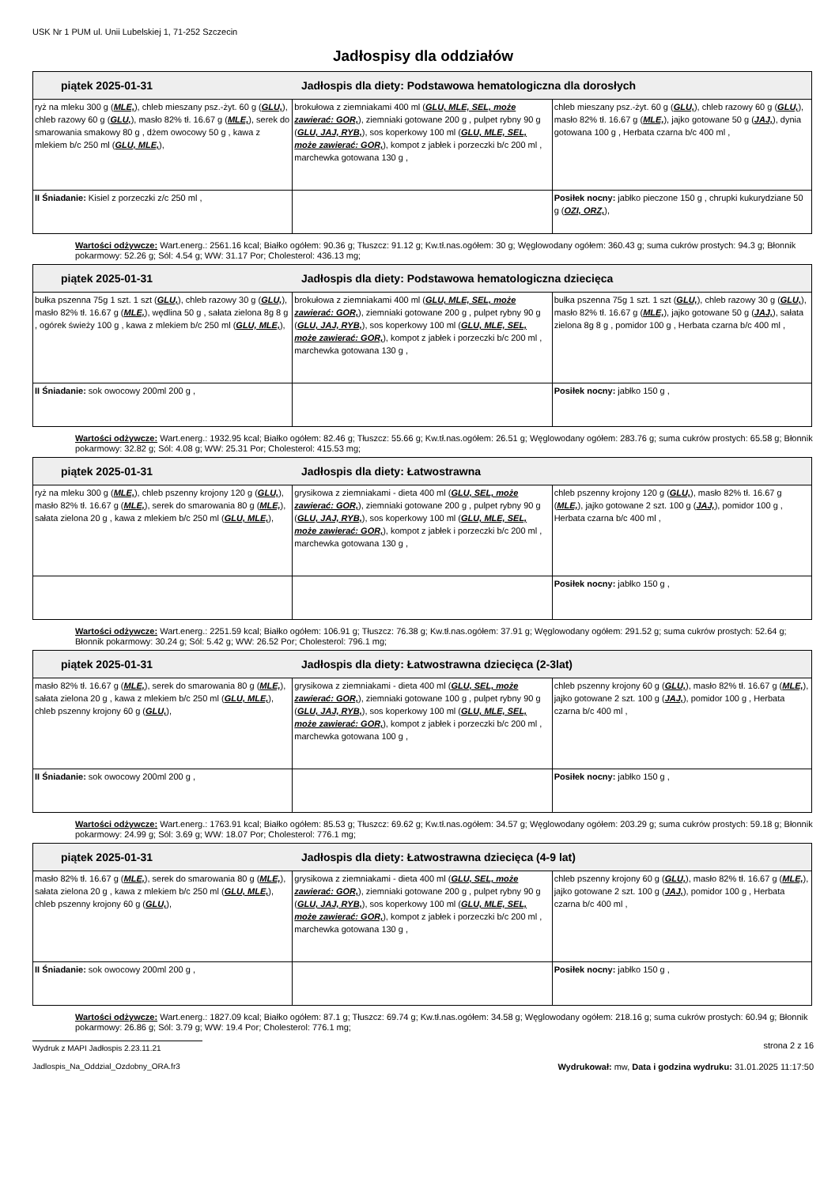USK Nr 1 PUM ul. Unii Lubelskiej 1, 71-252 Szczecin
Jadłospisy dla oddziałów
| piątek 2025-01-31 Jadłospis dla diety: Podstawowa hematologiczna dla dorosłych | | |
| --- | --- | --- |
| ryż na mleku 300 g ( MLE, ), chleb mieszany psz.-żyt. 60 g ( GLU, ), chleb razowy 60 g ( GLU, ), masło 82% tł. 16.67 g ( MLE, ), serek do smarowania smakowy 80 g , dżem owocowy 50 g , kawa z mlekiem b/c 250 ml ( GLU, MLE, ), | brokułowa z ziemniakami 400 ml ( GLU, MLE, SEL, może zawierać: GOR, ), ziemniaki gotowane 200 g , pulpet rybny 90 g ( GLU, JAJ, RYB, ), sos koperkowy 100 ml ( GLU, MLE, SEL, może zawierać: GOR, ), kompot z jabłek i porzeczki b/c 200 ml , marchewka gotowana 130 g , | chleb mieszany psz.-żyt. 60 g ( GLU, ), chleb razowy 60 g ( GLU, ), masło 82% tł. 16.67 g ( MLE, ), jajko gotowane 50 g ( JAJ, ), dynia gotowana 100 g , Herbata czarna b/c 400 ml , |
| II Śniadanie: Kisiel z porzeczki z/c 250 ml , | | Posiłek nocny: jabłko pieczone 150 g , chrupki kukurydziane 50 g ( OZI, ORZ, ), |
Wartości odżywcze: Wart.energ.: 2561.16 kcal; Białko ogółem: 90.36 g; Tłuszcz: 91.12 g; Kw.tł.nas.ogółem: 30 g; Węglowodany ogółem: 360.43 g; suma cukrów prostych: 94.3 g; Błonnik pokarmowy: 52.26 g; Sól: 4.54 g; WW: 31.17 Por; Cholesterol: 436.13 mg;
| piątek 2025-01-31 Jadłospis dla diety: Podstawowa hematologiczna dziecięca | | |
| --- | --- | --- |
| bułka pszenna 75g 1 szt. 1 szt ( GLU, ), chleb razowy 30 g ( GLU, ), masło 82% tł. 16.67 g ( MLE, ), wędlina 50 g , sałata zielona 8g 8 g , ogórek świeży 100 g , kawa z mlekiem b/c 250 ml ( GLU, MLE, ), | brokułowa z ziemniakami 400 ml ( GLU, MLE, SEL, może zawierać: GOR, ), ziemniaki gotowane 200 g , pulpet rybny 90 g ( GLU, JAJ, RYB, ), sos koperkowy 100 ml ( GLU, MLE, SEL, może zawierać: GOR, ), kompot z jabłek i porzeczki b/c 200 ml , marchewka gotowana 130 g , | bułka pszenna 75g 1 szt. 1 szt ( GLU, ), chleb razowy 30 g ( GLU, ), masło 82% tł. 16.67 g ( MLE, ), jajko gotowane 50 g ( JAJ, ), sałata zielona 8g 8 g , pomidor 100 g , Herbata czarna b/c 400 ml , |
| II Śniadanie: sok owocowy 200ml 200 g , | | Posiłek nocny: jabłko 150 g , |
Wartości odżywcze: Wart.energ.: 1932.95 kcal; Białko ogółem: 82.46 g; Tłuszcz: 55.66 g; Kw.tł.nas.ogółem: 26.51 g; Węglowodany ogółem: 283.76 g; suma cukrów prostych: 65.58 g; Błonnik pokarmowy: 32.82 g; Sól: 4.08 g; WW: 25.31 Por; Cholesterol: 415.53 mg;
| piątek 2025-01-31 Jadłospis dla diety: Łatwostrawna | | |
| --- | --- | --- |
| ryż na mleku 300 g ( MLE, ), chleb pszenny krojony 120 g ( GLU, ), masło 82% tł. 16.67 g ( MLE, ), serek do smarowania 80 g ( MLE, ), sałata zielona 20 g , kawa z mlekiem b/c 250 ml ( GLU, MLE, ), | grysikowa z ziemniakami - dieta 400 ml ( GLU, SEL, może zawierać: GOR, ), ziemniaki gotowane 200 g , pulpet rybny 90 g ( GLU, JAJ, RYB, ), sos koperkowy 100 ml ( GLU, MLE, SEL, może zawierać: GOR, ), kompot z jabłek i porzeczki b/c 200 ml , marchewka gotowana 130 g , | chleb pszenny krojony 120 g ( GLU, ), masło 82% tł. 16.67 g ( MLE, ), jajko gotowane 2 szt. 100 g ( JAJ, ), pomidor 100 g , Herbata czarna b/c 400 ml , |
| | | Posiłek nocny: jabłko 150 g , |
Wartości odżywcze: Wart.energ.: 2251.59 kcal; Białko ogółem: 106.91 g; Tłuszcz: 76.38 g; Kw.tł.nas.ogółem: 37.91 g; Węglowodany ogółem: 291.52 g; suma cukrów prostych: 52.64 g; Błonnik pokarmowy: 30.24 g; Sól: 5.42 g; WW: 26.52 Por; Cholesterol: 796.1 mg;
| piątek 2025-01-31 Jadłospis dla diety: Łatwostrawna dziecięca (2-3lat) | | |
| --- | --- | --- |
| masło 82% tł. 16.67 g ( MLE, ), serek do smarowania 80 g ( MLE, ), sałata zielona 20 g , kawa z mlekiem b/c 250 ml ( GLU, MLE, ), chleb pszenny krojony 60 g ( GLU, ), | grysikowa z ziemniakami - dieta 400 ml ( GLU, SEL, może zawierać: GOR, ), ziemniaki gotowane 100 g , pulpet rybny 90 g ( GLU, JAJ, RYB, ), sos koperkowy 100 ml ( GLU, MLE, SEL, może zawierać: GOR, ), kompot z jabłek i porzeczki b/c 200 ml , marchewka gotowana 100 g , | chleb pszenny krojony 60 g ( GLU, ), masło 82% tł. 16.67 g ( MLE, ), jajko gotowane 2 szt. 100 g ( JAJ, ), pomidor 100 g , Herbata czarna b/c 400 ml , |
| II Śniadanie: sok owocowy 200ml 200 g , | | Posiłek nocny: jabłko 150 g , |
Wartości odżywcze: Wart.energ.: 1763.91 kcal; Białko ogółem: 85.53 g; Tłuszcz: 69.62 g; Kw.tł.nas.ogółem: 34.57 g; Węglowodany ogółem: 203.29 g; suma cukrów prostych: 59.18 g; Błonnik pokarmowy: 24.99 g; Sól: 3.69 g; WW: 18.07 Por; Cholesterol: 776.1 mg;
| piątek 2025-01-31 Jadłospis dla diety: Łatwostrawna dziecięca (4-9 lat) | | |
| --- | --- | --- |
| masło 82% tł. 16.67 g ( MLE, ), serek do smarowania 80 g ( MLE, ), sałata zielona 20 g , kawa z mlekiem b/c 250 ml ( GLU, MLE, ), chleb pszenny krojony 60 g ( GLU, ), | grysikowa z ziemniakami - dieta 400 ml ( GLU, SEL, może zawierać: GOR, ), ziemniaki gotowane 200 g , pulpet rybny 90 g ( GLU, JAJ, RYB, ), sos koperkowy 100 ml ( GLU, MLE, SEL, może zawierać: GOR, ), kompot z jabłek i porzeczki b/c 200 ml , marchewka gotowana 130 g , | chleb pszenny krojony 60 g ( GLU, ), masło 82% tł. 16.67 g ( MLE, ), jajko gotowane 2 szt. 100 g ( JAJ, ), pomidor 100 g , Herbata czarna b/c 400 ml , |
| II Śniadanie: sok owocowy 200ml 200 g , | | Posiłek nocny: jabłko 150 g , |
Wartości odżywcze: Wart.energ.: 1827.09 kcal; Białko ogółem: 87.1 g; Tłuszcz: 69.74 g; Kw.tł.nas.ogółem: 34.58 g; Węglowodany ogółem: 218.16 g; suma cukrów prostych: 60.94 g; Błonnik pokarmowy: 26.86 g; Sól: 3.79 g; WW: 19.4 Por; Cholesterol: 776.1 mg;
Wydruk z MAPI Jadłospis 2.23.11.21 strona 2 z 16
Jadlospis_Na_Oddzial_Ozdobny_ORA.fr3 Wydrukował: mw, Data i godzina wydruku: 31.01.2025 11:17:50